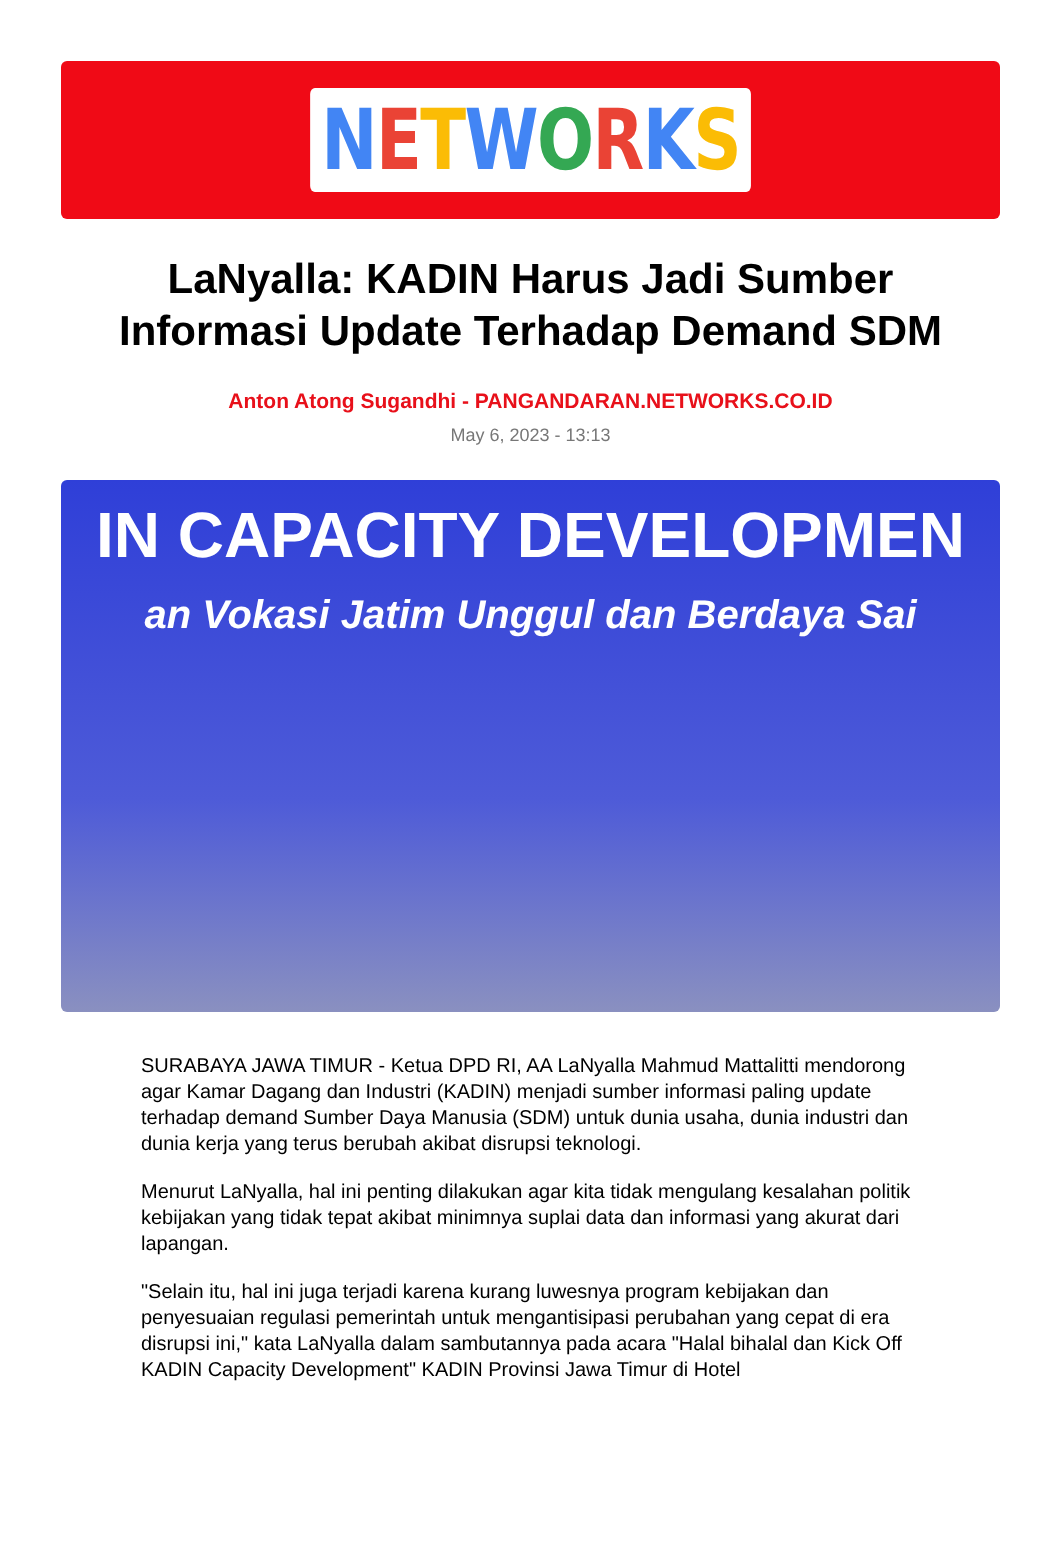NETWORKS
LaNyalla: KADIN Harus Jadi Sumber Informasi Update Terhadap Demand SDM
Anton Atong Sugandhi - PANGANDARAN.NETWORKS.CO.ID
May 6, 2023 - 13:13
IN CAPACITY DEVELOPMEN
an Vokasi Jatim Unggul dan Berdaya Sai
SURABAYA JAWA TIMUR - Ketua DPD RI, AA LaNyalla Mahmud Mattalitti mendorong agar Kamar Dagang dan Industri (KADIN) menjadi sumber informasi paling update terhadap demand Sumber Daya Manusia (SDM) untuk dunia usaha, dunia industri dan dunia kerja yang terus berubah akibat disrupsi teknologi.
Menurut LaNyalla, hal ini penting dilakukan agar kita tidak mengulang kesalahan politik kebijakan yang tidak tepat akibat minimnya suplai data dan informasi yang akurat dari lapangan.
"Selain itu, hal ini juga terjadi karena kurang luwesnya program kebijakan dan penyesuaian regulasi pemerintah untuk mengantisipasi perubahan yang cepat di era disrupsi ini," kata LaNyalla dalam sambutannya pada acara "Halal bihalal dan Kick Off KADIN Capacity Development" KADIN Provinsi Jawa Timur di Hotel